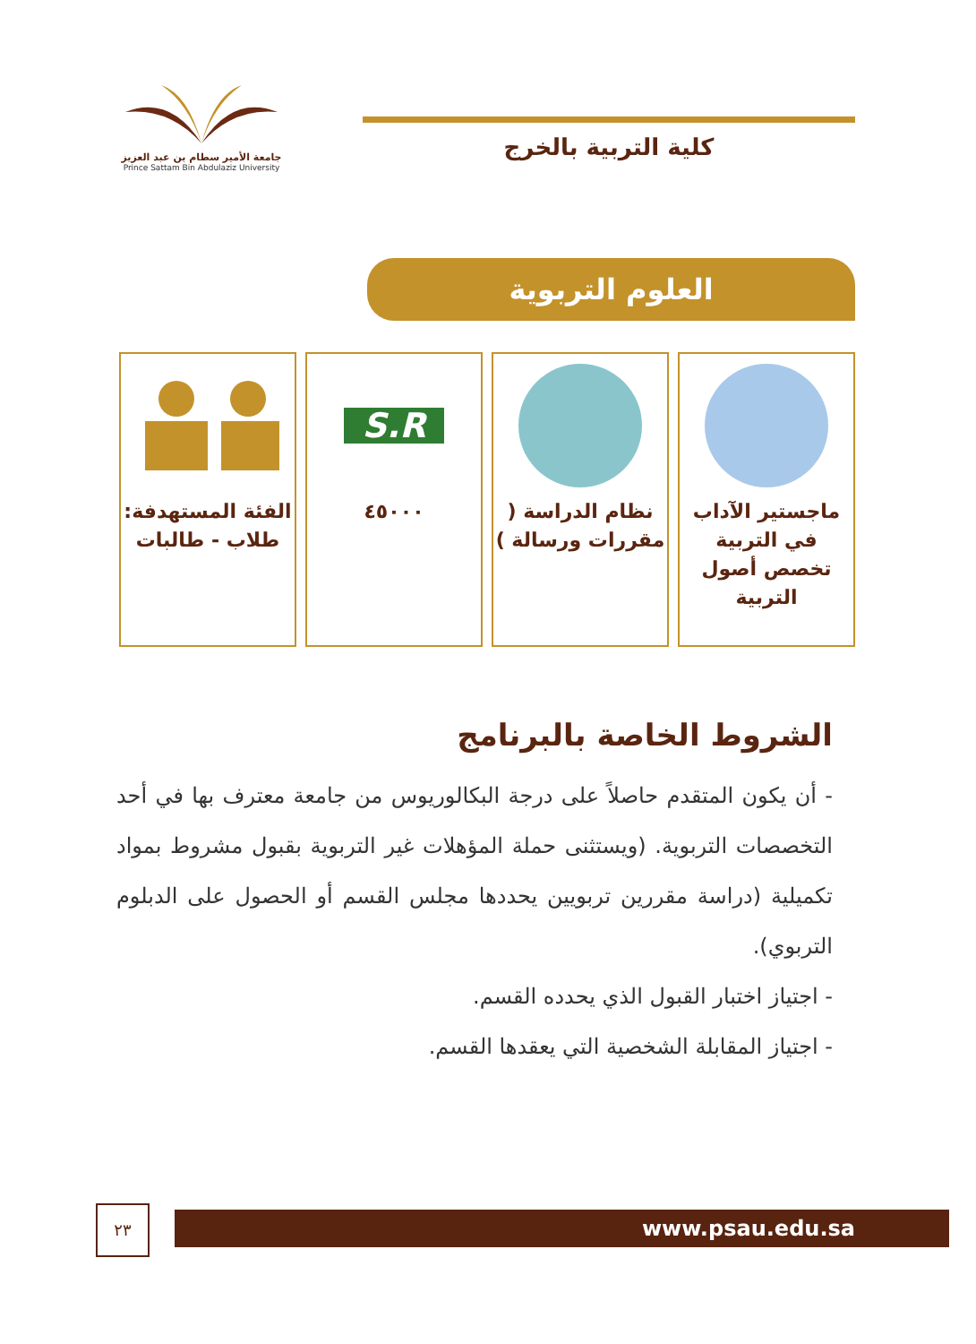جامعة الأمير سطام بن عبد العزيز
Prince Sattam Bin Abdulaziz University
كلية التربية بالخرج
العلوم التربوية
ماجستير الآداب في التربية تخصص أصول التربية
نظام الدراسة ( مقررات ورسالة )
S.R
٤٥٠٠٠
الفئة المستهدفة: طلاب - طالبات
الشروط الخاصة بالبرنامج
- أن يكون المتقدم حاصلاً على درجة البكالوريوس من جامعة معترف بها في أحد التخصصات التربوية. (ويستثنى حملة المؤهلات غير التربوية بقبول مشروط بمواد تكميلية (دراسة مقررين تربويين يحددها مجلس القسم أو الحصول على الدبلوم التربوي).
- اجتياز اختبار القبول الذي يحدده القسم.
- اجتياز المقابلة الشخصية التي يعقدها القسم.
www.psau.edu.sa
٢٣